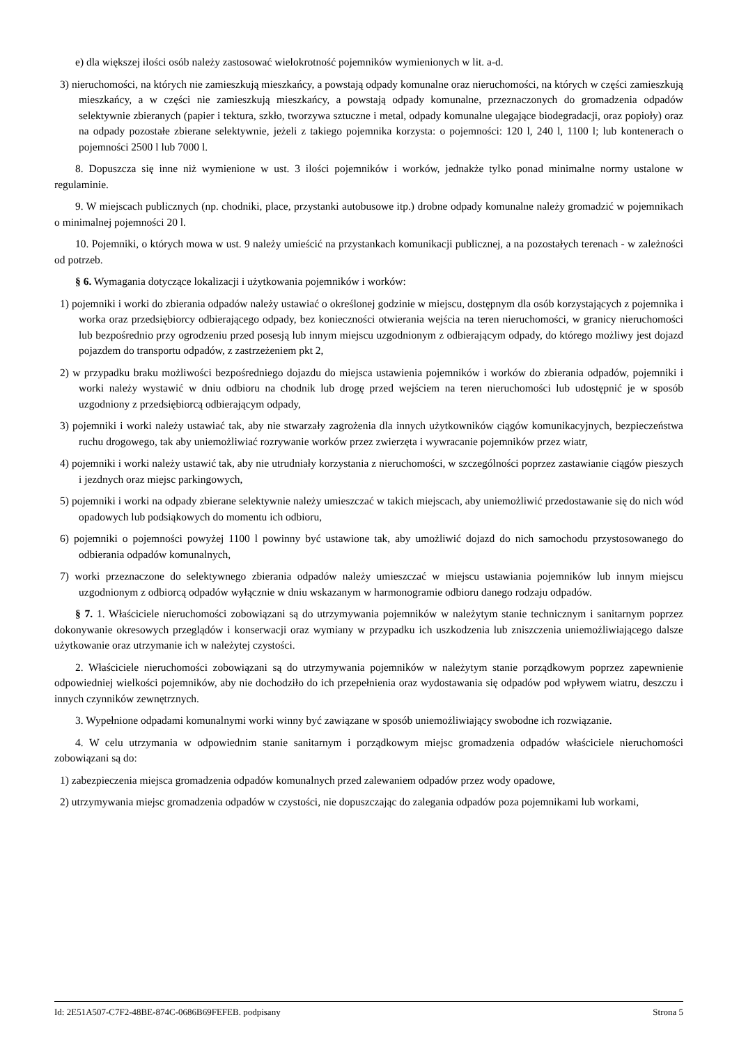e) dla większej ilości osób należy zastosować wielokrotność pojemników wymienionych w lit. a-d.
3) nieruchomości, na których nie zamieszkują mieszkańcy, a powstają odpady komunalne oraz nieruchomości, na których w części zamieszkują mieszkańcy, a w części nie zamieszkują mieszkańcy, a powstają odpady komunalne, przeznaczonych do gromadzenia odpadów selektywnie zbieranych (papier i tektura, szkło, tworzywa sztuczne i metal, odpady komunalne ulegające biodegradacji, oraz popioły) oraz na odpady pozostałe zbierane selektywnie, jeżeli z takiego pojemnika korzysta: o pojemności: 120 l, 240 l, 1100 l; lub kontenerach o pojemności 2500 l lub 7000 l.
8. Dopuszcza się inne niż wymienione w ust. 3 ilości pojemników i worków, jednakże tylko ponad minimalne normy ustalone w regulaminie.
9. W miejscach publicznych (np. chodniki, place, przystanki autobusowe itp.) drobne odpady komunalne należy gromadzić w pojemnikach o minimalnej pojemności 20 l.
10. Pojemniki, o których mowa w ust. 9 należy umieścić na przystankach komunikacji publicznej, a na pozostałych terenach - w zależności od potrzeb.
§ 6. Wymagania dotyczące lokalizacji i użytkowania pojemników i worków:
1) pojemniki i worki do zbierania odpadów należy ustawiać o określonej godzinie w miejscu, dostępnym dla osób korzystających z pojemnika i worka oraz przedsiębiorcy odbierającego odpady, bez konieczności otwierania wejścia na teren nieruchomości, w granicy nieruchomości lub bezpośrednio przy ogrodzeniu przed posesją lub innym miejscu uzgodnionym z odbierającym odpady, do którego możliwy jest dojazd pojazdem do transportu odpadów, z zastrzeżeniem pkt 2,
2) w przypadku braku możliwości bezpośredniego dojazdu do miejsca ustawienia pojemników i worków do zbierania odpadów, pojemniki i worki należy wystawić w dniu odbioru na chodnik lub drogę przed wejściem na teren nieruchomości lub udostępnić je w sposób uzgodniony z przedsiębiorcą odbierającym odpady,
3) pojemniki i worki należy ustawiać tak, aby nie stwarzały zagrożenia dla innych użytkowników ciągów komunikacyjnych, bezpieczeństwa ruchu drogowego, tak aby uniemożliwiać rozrywanie worków przez zwierzęta i wywracanie pojemników przez wiatr,
4) pojemniki i worki należy ustawić tak, aby nie utrudniały korzystania z nieruchomości, w szczególności poprzez zastawianie ciągów pieszych i jezdnych oraz miejsc parkingowych,
5) pojemniki i worki na odpady zbierane selektywnie należy umieszczać w takich miejscach, aby uniemożliwić przedostawanie się do nich wód opadowych lub podsiąkowych do momentu ich odbioru,
6) pojemniki o pojemności powyżej 1100 l powinny być ustawione tak, aby umożliwić dojazd do nich samochodu przystosowanego do odbierania odpadów komunalnych,
7) worki przeznaczone do selektywnego zbierania odpadów należy umieszczać w miejscu ustawiania pojemników lub innym miejscu uzgodnionym z odbiorcą odpadów wyłącznie w dniu wskazanym w harmonogramie odbioru danego rodzaju odpadów.
§ 7. 1. Właściciele nieruchomości zobowiązani są do utrzymywania pojemników w należytym stanie technicznym i sanitarnym poprzez dokonywanie okresowych przeglądów i konserwacji oraz wymiany w przypadku ich uszkodzenia lub zniszczenia uniemożliwiającego dalsze użytkowanie oraz utrzymanie ich w należytej czystości.
2. Właściciele nieruchomości zobowiązani są do utrzymywania pojemników w należytym stanie porządkowym poprzez zapewnienie odpowiedniej wielkości pojemników, aby nie dochodziło do ich przepełnienia oraz wydostawania się odpadów pod wpływem wiatru, deszczu i innych czynników zewnętrznych.
3. Wypełnione odpadami komunalnymi worki winny być zawiązane w sposób uniemożliwiający swobodne ich rozwiązanie.
4. W celu utrzymania w odpowiednim stanie sanitarnym i porządkowym miejsc gromadzenia odpadów właściciele nieruchomości zobowiązani są do:
1) zabezpieczenia miejsca gromadzenia odpadów komunalnych przed zalewaniem odpadów przez wody opadowe,
2) utrzymywania miejsc gromadzenia odpadów w czystości, nie dopuszczając do zalegania odpadów poza pojemnikami lub workami,
Id: 2E51A507-C7F2-48BE-874C-0686B69FEFEB. podpisany Strona 5